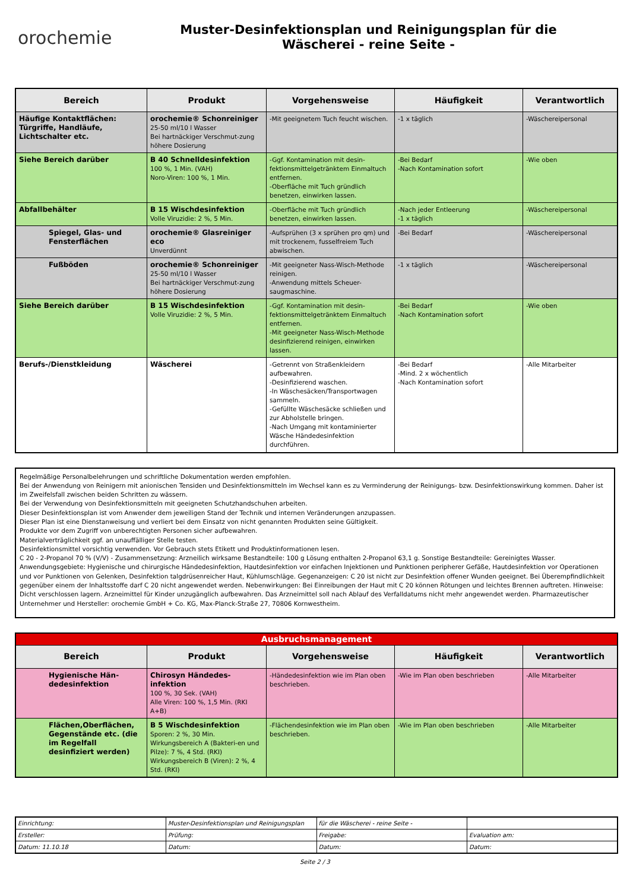orochemie
Muster-Desinfektionsplan und Reinigungsplan für die
Wäscherei - reine Seite -
| Bereich | Produkt | Vorgehensweise | Häufigkeit | Verantwortlich |
| --- | --- | --- | --- | --- |
| Häufige Kontaktflächen: Türgriffe, Handläufe, Lichtschalter etc. | orochemie® Schonreiniger 25-50 ml/10 l Wasser Bei hartnäckiger Verschmut-zung höhere Dosierung | -Mit geeignetem Tuch feucht wischen. | -1 x täglich | -Wäschereipersonal |
| Siehe Bereich darüber | B 40 Schnelldesinfektion 100 %, 1 Min. (VAH) Noro-Viren: 100 %, 1 Min. | -Ggf. Kontamination mit desin-fektionsmittelgetränktem Einmaltuch entfernen. -Oberfläche mit Tuch gründlich benetzen, einwirken lassen. | -Bei Bedarf -Nach Kontamination sofort | -Wie oben |
| Abfallbehälter | B 15 Wischdesinfektion Volle Viruzidie: 2 %, 5 Min. | -Oberfläche mit Tuch gründlich benetzen, einwirken lassen. | -Nach jeder Entleerung -1 x täglich | -Wäschereipersonal |
| Spiegel, Glas- und Fensterflächen | orochemie® Glasreiniger eco Unverdünnt | -Aufsprühen (3 x sprühen pro qm) und mit trockenem, fusselfreiem Tuch abwischen. | -Bei Bedarf | -Wäschereipersonal |
| Fußböden | orochemie® Schonreiniger 25-50 ml/10 l Wasser Bei hartnäckiger Verschmut-zung höhere Dosierung | -Mit geeigneter Nass-Wisch-Methode reinigen. -Anwendung mittels Scheuer-saugmaschine. | -1 x täglich | -Wäschereipersonal |
| Siehe Bereich darüber | B 15 Wischdesinfektion Volle Viruzidie: 2 %, 5 Min. | -Ggf. Kontamination mit desin-fektionsmittelgetränktem Einmaltuch entfernen. -Mit geeigneter Nass-Wisch-Methode desinfizierend reinigen, einwirken lassen. | -Bei Bedarf -Nach Kontamination sofort | -Wie oben |
| Berufs-/Dienstkleidung | Wäscherei | -Getrennt von Straßenkleidern aufbewahren. -Desinfizierend waschen. -In Wäschesäcken/Transportwagen sammeln. -Gefüllte Wäschesäcke schließen und zur Abholstelle bringen. -Nach Umgang mit kontaminierter Wäsche Händedesinfektion durchführen. | -Bei Bedarf -Mind. 2 x wöchentlich -Nach Kontamination sofort | -Alle Mitarbeiter |
Regelmäßige Personalbelehrungen und schriftliche Dokumentation werden empfohlen.
Bei der Anwendung von Reinigern mit anionischen Tensiden und Desinfektionsmitteln im Wechsel kann es zu Verminderung der Reinigungs- bzw. Desinfektionswirkung kommen. Daher ist im Zweifelsfall zwischen beiden Schritten zu wässern.
Bei der Verwendung von Desinfektionsmitteln mit geeigneten Schutzhandschuhen arbeiten.
Dieser Desinfektionsplan ist vom Anwender dem jeweiligen Stand der Technik und internen Veränderungen anzupassen.
Dieser Plan ist eine Dienstanweisung und verliert bei dem Einsatz von nicht genannten Produkten seine Gültigkeit.
Produkte vor dem Zugriff von unberechtigten Personen sicher aufbewahren.
Materialverträglichkeit ggf. an unauffälliger Stelle testen.
Desinfektionsmittel vorsichtig verwenden. Vor Gebrauch stets Etikett und Produktinformationen lesen.
C 20 - 2-Propanol 70 % (V/V) - Zusammensetzung: Arzneilich wirksame Bestandteile: 100 g Lösung enthalten 2-Propanol 63,1 g. Sonstige Bestandteile: Gereinigtes Wasser. Anwendungsgebiete: Hygienische und chirurgische Händedesinfektion, Hautdesinfektion vor einfachen Injektionen und Punktionen peripherer Gefäße, Hautdesinfektion vor Operationen und vor Punktionen von Gelenken, Desinfektion talgdrüsenreicher Haut, Kühlumschläge. Gegenanzeigen: C 20 ist nicht zur Desinfektion offener Wunden geeignet. Bei Überempfindlichkeit gegenüber einem der Inhaltsstoffe darf C 20 nicht angewendet werden. Nebenwirkungen: Bei Einreibungen der Haut mit C 20 können Rötungen und leichtes Brennen auftreten. Hinweise: Dicht verschlossen lagern. Arzneimittel für Kinder unzugänglich aufbewahren. Das Arzneimittel soll nach Ablauf des Verfalldatums nicht mehr angewendet werden. Pharmazeutischer Unternehmer und Hersteller: orochemie GmbH + Co. KG, Max-Planck-Straße 27, 70806 Kornwestheim.
| Ausbruchsmanagement | | | | |
| Bereich | Produkt | Vorgehensweise | Häufigkeit | Verantwortlich |
| Hygienische Hän-dedesinfektion | Chirosyn Händedes-infektion 100 %, 30 Sek. (VAH) Alle Viren: 100 %, 1,5 Min. (RKI A+B) | -Händedesinfektion wie im Plan oben beschrieben. | -Wie im Plan oben beschrieben | -Alle Mitarbeiter |
| Flächen,Oberflächen, Gegenstände etc. (die im Regelfall desinfiziert werden) | B 5 Wischdesinfektion Sporen: 2 %, 30 Min. Wirkungsbereich A (Bakteri-en und Pilze): 7 %, 4 Std. (RKI) Wirkungsbereich B (Viren): 2 %, 4 Std. (RKI) | -Flächendesinfektion wie im Plan oben beschrieben. | -Wie im Plan oben beschrieben | -Alle Mitarbeiter |
| Einrichtung: | Muster-Desinfektionsplan und Reinigungsplan | für die Wäscherei - reine Seite - | |
| Ersteller: | Prüfung: | Freigabe: | Evaluation am: |
| Datum: 11.10.18 | Datum: | Datum: | Datum: |
Seite 2 / 3